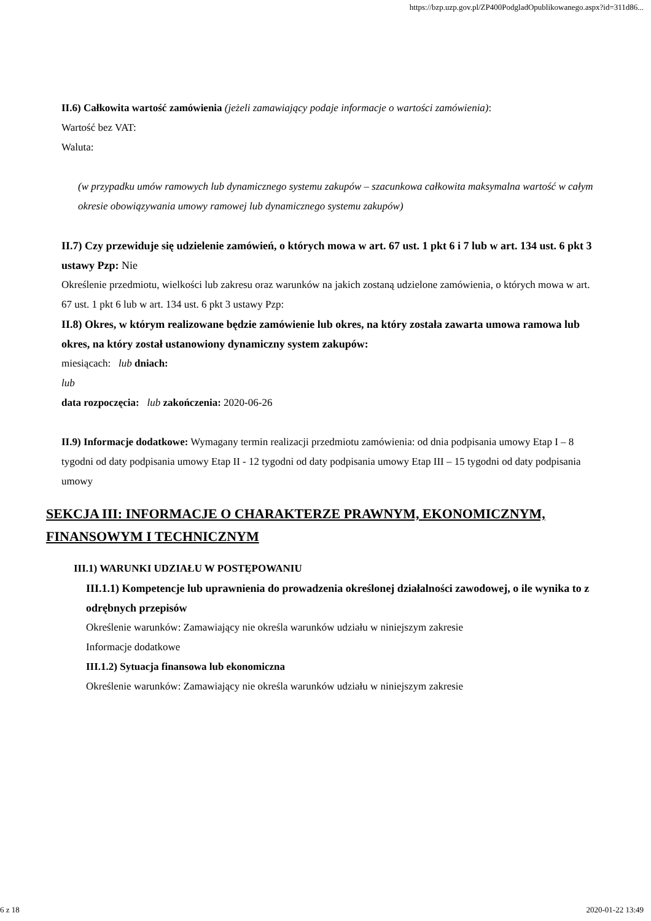https://bzp.uzp.gov.pl/ZP400PodgladOpublikowanego.aspx?id=311d86...
II.6) Całkowita wartość zamówienia (jeżeli zamawiający podaje informacje o wartości zamówienia):
Wartość bez VAT:
Waluta:
(w przypadku umów ramowych lub dynamicznego systemu zakupów – szacunkowa całkowita maksymalna wartość w całym okresie obowiązywania umowy ramowej lub dynamicznego systemu zakupów)
II.7) Czy przewiduje się udzielenie zamówień, o których mowa w art. 67 ust. 1 pkt 6 i 7 lub w art. 134 ust. 6 pkt 3 ustawy Pzp: Nie
Określenie przedmiotu, wielkości lub zakresu oraz warunków na jakich zostaną udzielone zamówienia, o których mowa w art. 67 ust. 1 pkt 6 lub w art. 134 ust. 6 pkt 3 ustawy Pzp:
II.8) Okres, w którym realizowane będzie zamówienie lub okres, na który została zawarta umowa ramowa lub okres, na który został ustanowiony dynamiczny system zakupów:
miesiącach: lub dniach:
lub
data rozpoczęcia: lub zakończenia: 2020-06-26
II.9) Informacje dodatkowe: Wymagany termin realizacji przedmiotu zamówienia: od dnia podpisania umowy Etap I – 8 tygodni od daty podpisania umowy Etap II - 12 tygodni od daty podpisania umowy Etap III – 15 tygodni od daty podpisania umowy
SEKCJA III: INFORMACJE O CHARAKTERZE PRAWNYM, EKONOMICZNYM, FINANSOWYM I TECHNICZNYM
III.1) WARUNKI UDZIAŁU W POSTĘPOWANIU
III.1.1) Kompetencje lub uprawnienia do prowadzenia określonej działalności zawodowej, o ile wynika to z odrębnych przepisów
Określenie warunków: Zamawiający nie określa warunków udziału w niniejszym zakresie
Informacje dodatkowe
III.1.2) Sytuacja finansowa lub ekonomiczna
Określenie warunków: Zamawiający nie określa warunków udziału w niniejszym zakresie
6 z 18 2020-01-22 13:49